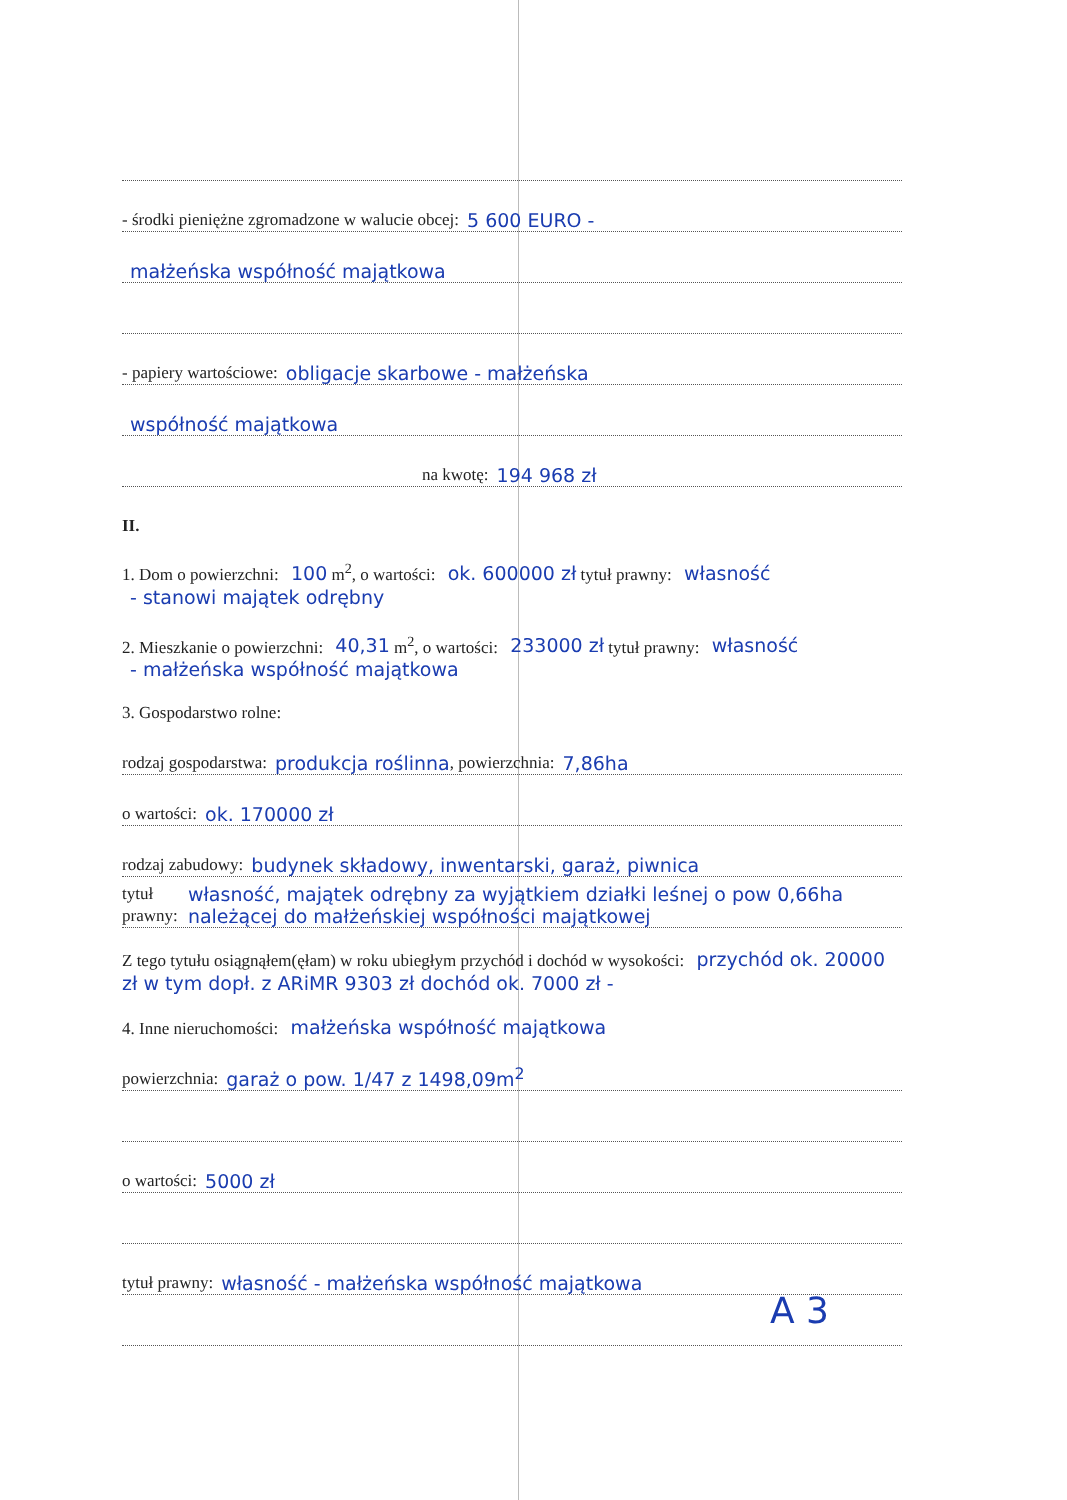- środki pieniężne zgromadzone w walucie obcej: 5 600 EURO -
małżeńska współność majątkowa
- papiery wartościowe: obligacje skarbowe - małżeńska
współność majątkowa
na kwotę: 194 968 zł
II.
1. Dom o powierzchni: 100 m<sup>2</sup>, o wartości: ok. 600000 zł tytuł prawny: własność
- stanowi majątek odrębny
2. Mieszkanie o powierzchni: 40,31 m<sup>2</sup>, o wartości: 233000 zł tytuł prawny: własność
- małżeńska współność majątkowa
3. Gospodarstwo rolne:
rodzaj gospodarstwa: produkcja roślinna, powierzchnia: 7,86ha
o wartości: ok. 170000 zł
rodzaj zabudowy: budynek składowy, inwentarski, garaż, piwnica
tytuł prawny: własność, majątek odrębny za wyjątkiem działki leśnej o pow 0,66ha należącej do małżeńskiej współności majątkowej
Z tego tytułu osiągnąłem(ęłam) w roku ubiegłym przychód i dochód w wysokości: przychód ok. 20000 zł w tym dopł. z ARiMR 9303 zł dochód ok. 7000 zł -
4. Inne nieruchomości: małżeńska współność majątkowa
powierzchnia: garaż o pow. 1/47 z 1498,09m<sup>2</sup>
o wartości: 5000 zł
tytuł prawny: własność - małżeńska współność majątkowa
A 3